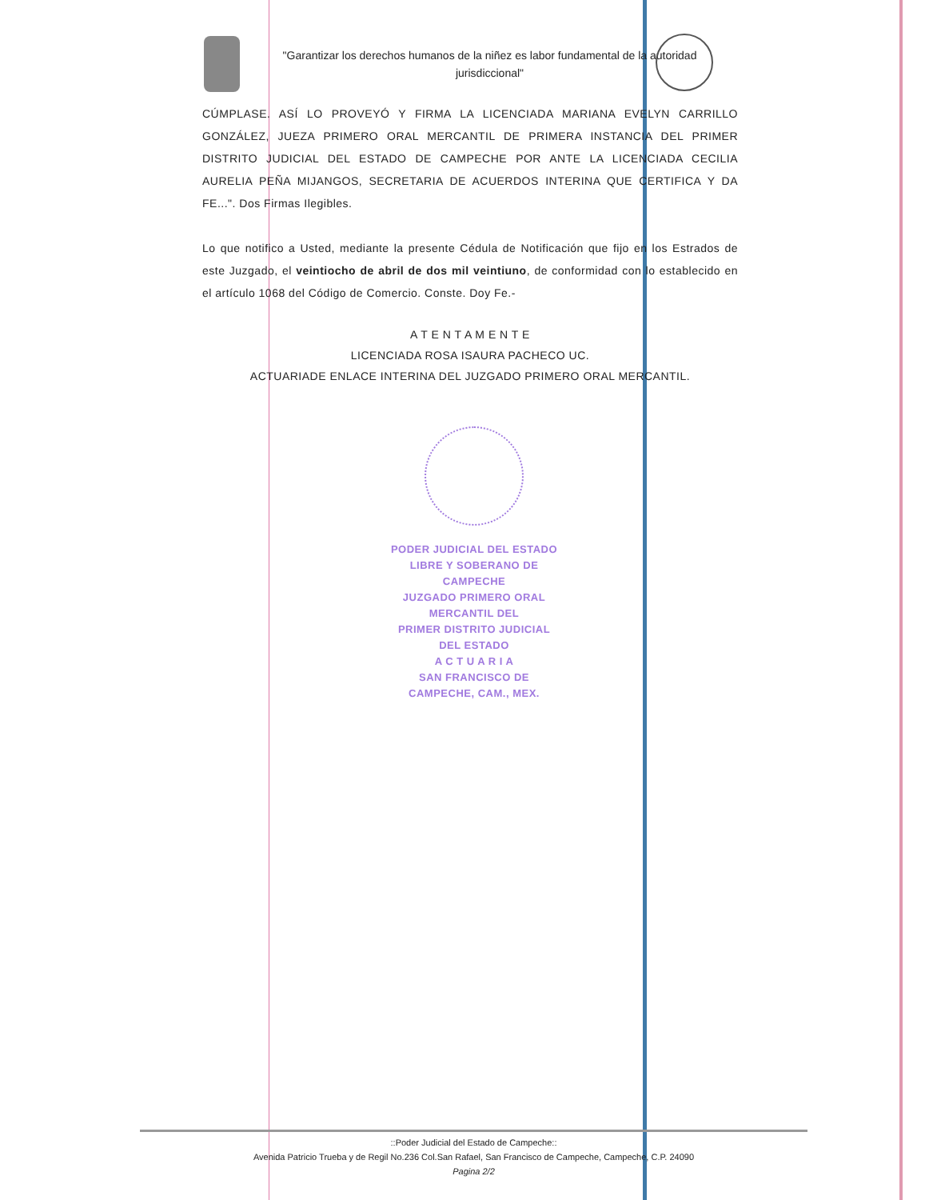"Garantizar los derechos humanos de la niñez es labor fundamental de la autoridad jurisdiccional"
CÚMPLASE. ASÍ LO PROVEYÓ Y FIRMA LA LICENCIADA MARIANA EVELYN CARRILLO GONZÁLEZ, JUEZA PRIMERO ORAL MERCANTIL DE PRIMERA INSTANCIA DEL PRIMER DISTRITO JUDICIAL DEL ESTADO DE CAMPECHE POR ANTE LA LICENCIADA CECILIA AURELIA PEÑA MIJANGOS, SECRETARIA DE ACUERDOS INTERINA QUE CERTIFICA Y DA FE...". Dos Firmas Ilegibles.
Lo que notifico a Usted, mediante la presente Cédula de Notificación que fijo en los Estrados de este Juzgado, el veintiocho de abril de dos mil veintiuno, de conformidad con lo establecido en el artículo 1068 del Código de Comercio. Conste. Doy Fe.-
A T E N T A M E N T E
LICENCIADA ROSA ISAURA PACHECO UC.
ACTUARIADE ENLACE INTERINA DEL JUZGADO PRIMERO ORAL MERCANTIL.
PODER JUDICIAL DEL ESTADO
LIBRE Y SOBERANO DE CAMPECHE
JUZGADO PRIMERO ORAL MERCANTIL DEL
PRIMER DISTRITO JUDICIAL DEL ESTADO
A C T U A R I A
SAN FRANCISCO DE CAMPECHE, CAM., MEX.
::Poder Judicial del Estado de Campeche::
Avenida Patricio Trueba y de Regil No.236 Col.San Rafael, San Francisco de Campeche, Campeche, C.P. 24090
Pagina 2/2